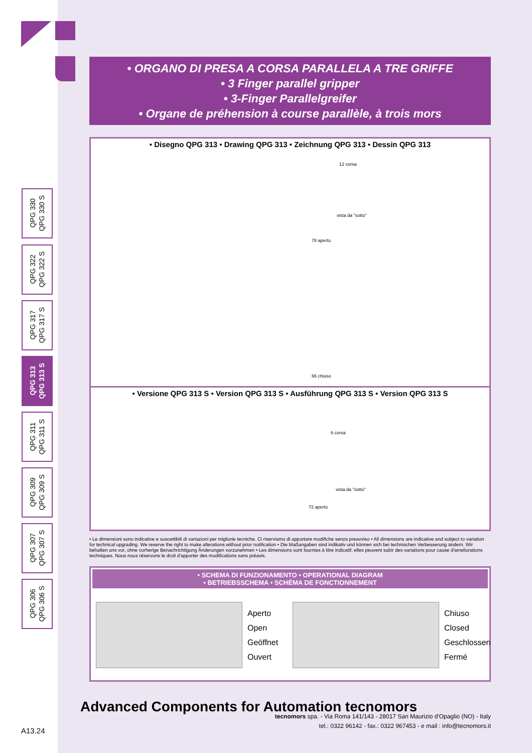QPG 330
QPG 330 S
QPG 322
QPG 322 S
QPG 317
QPG 317 S
QPG 313
QPG 313 S
QPG 311
QPG 311 S
QPG 309
QPG 309 S
QPG 307
QPG 307 S
QPG 306
QPG 306 S
• ORGANO DI PRESA A CORSA PARALLELA A TRE GRIFFE
• 3 Finger parallel gripper
• 3-Finger Parallelgreifer
• Organe de préhension à course parallèle, à trois mors
• Disegno QPG 313 • Drawing QPG 313 • Zeichnung QPG 313 • Dessin QPG 313
vista da "sotto"
12 corsa
78 aperto
66 chiuso
• Versione QPG 313 S • Version QPG 313 S • Ausführung QPG 313 S • Version QPG 313 S
vista da "sotto"
6 corsa
72 aperto
• Le dimensioni sono indicative e suscettibili di variazioni per migliorie tecniche. Ci riserviamo di apportare modifiche senza preavviso • All dimensions are indicative and subject to variation for technical upgrading. We reserve the right to make alterations without prior notification • Die Maßangaben sind indikativ und können sich bei technischen Verbesserung ändern. Wir behalten uns vor, ohne vorherige Benachrichtigung Änderungen vorzunehmen • Les dimensions sont fournies à titre indicatif; elles peuvent subir des variations pour cause d'ameliorations techniques. Nous nous réservons le droit d'apporter des modifications sans préavis.
• SCHEMA DI FUNZIONAMENTO • OPERATIONAL DIAGRAM
• BETRIEBSSCHEMA • SCHÉMA DE FONCTIONNEMENT
Aperto
Open
Geöffnet
Ouvert
Chiuso
Closed
Geschlossen
Fermé
Advanced Components for Automation tecnomors
tecnomors spa. - Via Roma 141/143 - 28017 San Maurizio d'Opaglio (NO) - Italy
tel.: 0322 96142 - fax.: 0322 967453 - e mail : info@tecnomors.it
A13.24